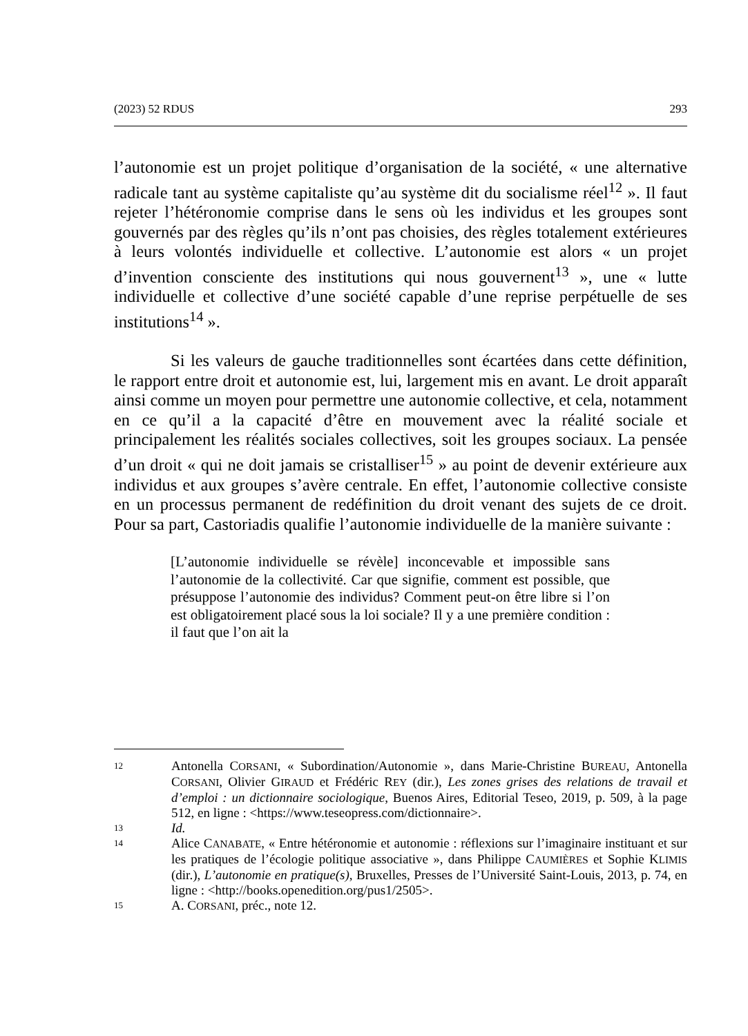(2023) 52 RDUS 293
l’autonomie est un projet politique d’organisation de la société, « une alternative radicale tant au système capitaliste qu’au système dit du socialisme réel<sup>12</sup> ». Il faut rejeter l’hétéronomie comprise dans le sens où les individus et les groupes sont gouvernés par des règles qu’ils n’ont pas choisies, des règles totalement extérieures à leurs volontés individuelle et collective. L’autonomie est alors « un projet d’invention consciente des institutions qui nous gouvernent<sup>13</sup> », une « lutte individuelle et collective d’une société capable d’une reprise perpétuelle de ses institutions<sup>14</sup> ».
Si les valeurs de gauche traditionnelles sont écartées dans cette définition, le rapport entre droit et autonomie est, lui, largement mis en avant. Le droit apparaît ainsi comme un moyen pour permettre une autonomie collective, et cela, notamment en ce qu’il a la capacité d’être en mouvement avec la réalité sociale et principalement les réalités sociales collectives, soit les groupes sociaux. La pensée d’un droit « qui ne doit jamais se cristalliser<sup>15</sup> » au point de devenir extérieure aux individus et aux groupes s’avère centrale. En effet, l’autonomie collective consiste en un processus permanent de redéfinition du droit venant des sujets de ce droit. Pour sa part, Castoriadis qualifie l’autonomie individuelle de la manière suivante :
[L’autonomie individuelle se révèle] inconcevable et impossible sans l’autonomie de la collectivité. Car que signifie, comment est possible, que présuppose l’autonomie des individus? Comment peut-on être libre si l’on est obligatoirement placé sous la loi sociale? Il y a une première condition : il faut que l’on ait la
12 Antonella CORSANI, « Subordination/Autonomie », dans Marie-Christine BUREAU, Antonella CORSANI, Olivier GIRAUD et Frédéric REY (dir.), Les zones grises des relations de travail et d’emploi : un dictionnaire sociologique, Buenos Aires, Editorial Teseo, 2019, p. 509, à la page 512, en ligne : <https://www.teseopress.com/dictionnaire>.
13 Id.
14 Alice CANABATE, « Entre hétéronomie et autonomie : réflexions sur l’imaginaire instituant et sur les pratiques de l’écologie politique associative », dans Philippe CAUMIÈRES et Sophie KLIMIS (dir.), L’autonomie en pratique(s), Bruxelles, Presses de l’Université Saint-Louis, 2013, p. 74, en ligne : <http://books.openedition.org/pus1/2505>.
15 A. CORSANI, préc., note 12.